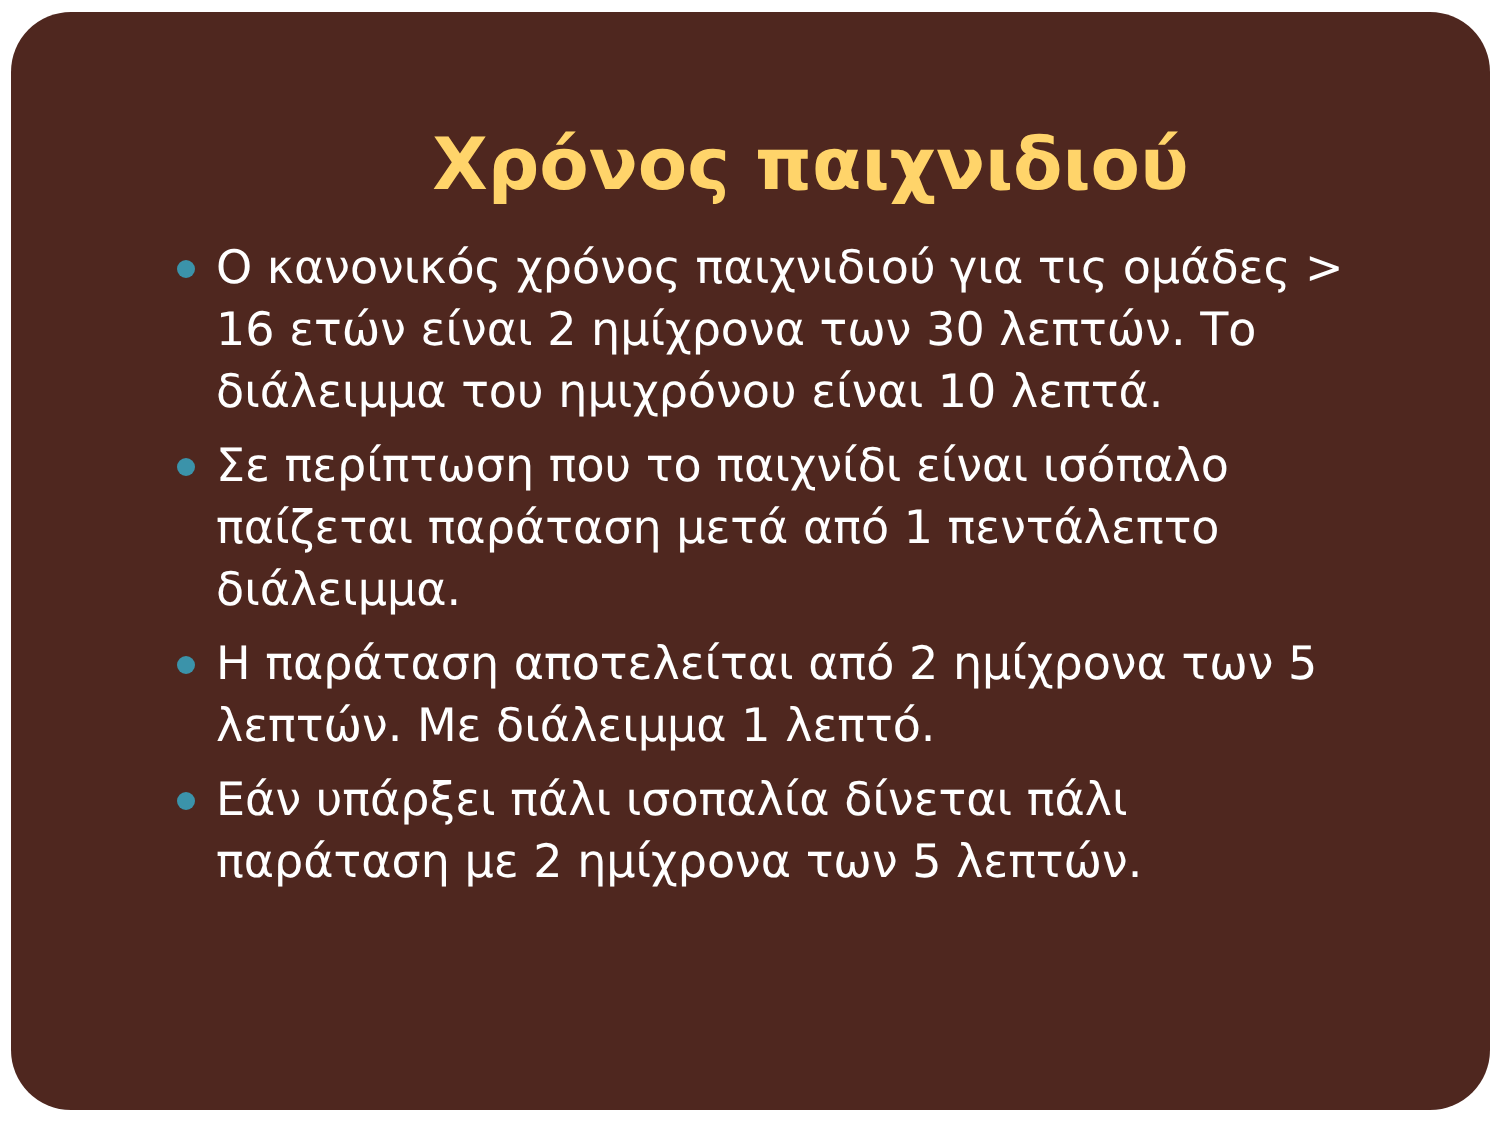Χρόνος παιχνιδιού
Ο κανονικός χρόνος παιχνιδιού για τις ομάδες > 16 ετών είναι 2 ημίχρονα των 30 λεπτών. Το διάλειμμα του ημιχρόνου είναι 10 λεπτά.
Σε περίπτωση που το παιχνίδι είναι ισόπαλο παίζεται παράταση μετά από 1 πεντάλεπτο διάλειμμα.
Η παράταση αποτελείται από 2 ημίχρονα των 5 λεπτών. Με διάλειμμα 1 λεπτό.
Εάν υπάρξει πάλι ισοπαλία δίνεται πάλι παράταση με 2 ημίχρονα των 5 λεπτών.